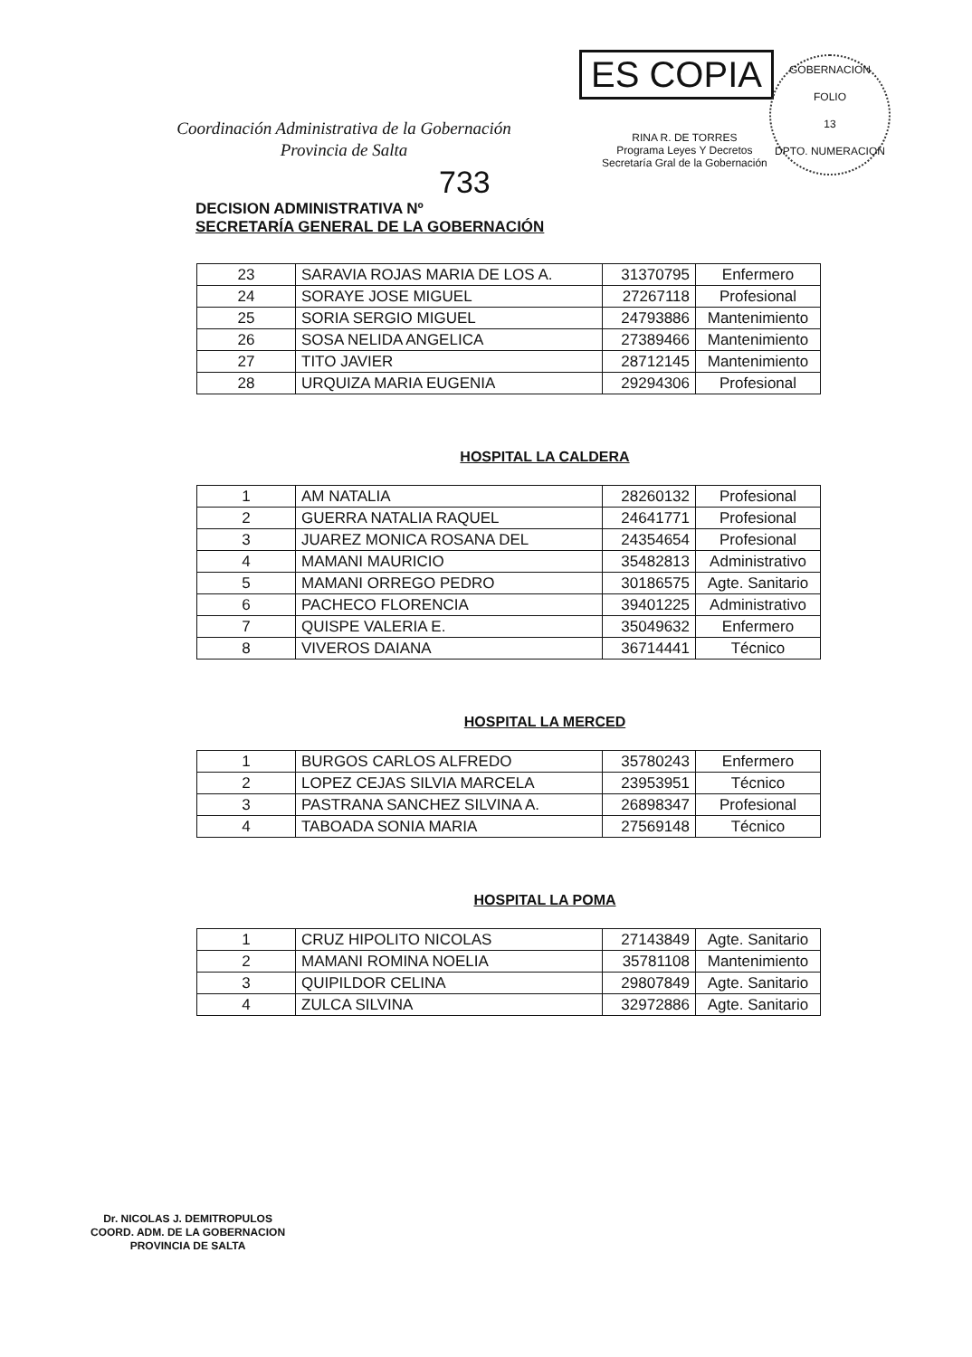ES COPIA
RINA R. DE TORRES
Programa Leyes Y Decretos
Secretaría Gral de la Gobernación
GOBERNACION
FOLIO
13
DPTO. NUMERACION
Coordinación Administrativa de la Gobernación
Provincia de Salta
733
DECISION ADMINISTRATIVA Nº
SECRETARÍA GENERAL DE LA GOBERNACIÓN
| 23 | SARAVIA ROJAS MARIA DE LOS A. | 31370795 | Enfermero |
| 24 | SORAYE JOSE MIGUEL | 27267118 | Profesional |
| 25 | SORIA SERGIO MIGUEL | 24793886 | Mantenimiento |
| 26 | SOSA NELIDA ANGELICA | 27389466 | Mantenimiento |
| 27 | TITO JAVIER | 28712145 | Mantenimiento |
| 28 | URQUIZA MARIA EUGENIA | 29294306 | Profesional |
HOSPITAL LA CALDERA
| 1 | AM NATALIA | 28260132 | Profesional |
| 2 | GUERRA NATALIA RAQUEL | 24641771 | Profesional |
| 3 | JUAREZ MONICA ROSANA DEL | 24354654 | Profesional |
| 4 | MAMANI MAURICIO | 35482813 | Administrativo |
| 5 | MAMANI ORREGO PEDRO | 30186575 | Agte. Sanitario |
| 6 | PACHECO FLORENCIA | 39401225 | Administrativo |
| 7 | QUISPE VALERIA E. | 35049632 | Enfermero |
| 8 | VIVEROS DAIANA | 36714441 | Técnico |
HOSPITAL LA MERCED
| 1 | BURGOS CARLOS ALFREDO | 35780243 | Enfermero |
| 2 | LOPEZ CEJAS SILVIA MARCELA | 23953951 | Técnico |
| 3 | PASTRANA SANCHEZ SILVINA A. | 26898347 | Profesional |
| 4 | TABOADA SONIA MARIA | 27569148 | Técnico |
HOSPITAL LA POMA
| 1 | CRUZ HIPOLITO NICOLAS | 27143849 | Agte. Sanitario |
| 2 | MAMANI ROMINA NOELIA | 35781108 | Mantenimiento |
| 3 | QUIPILDOR CELINA | 29807849 | Agte. Sanitario |
| 4 | ZULCA SILVINA | 32972886 | Agte. Sanitario |
Dr. NICOLAS J. DEMITROPULOS
COORD. ADM. DE LA GOBERNACION
PROVINCIA DE SALTA